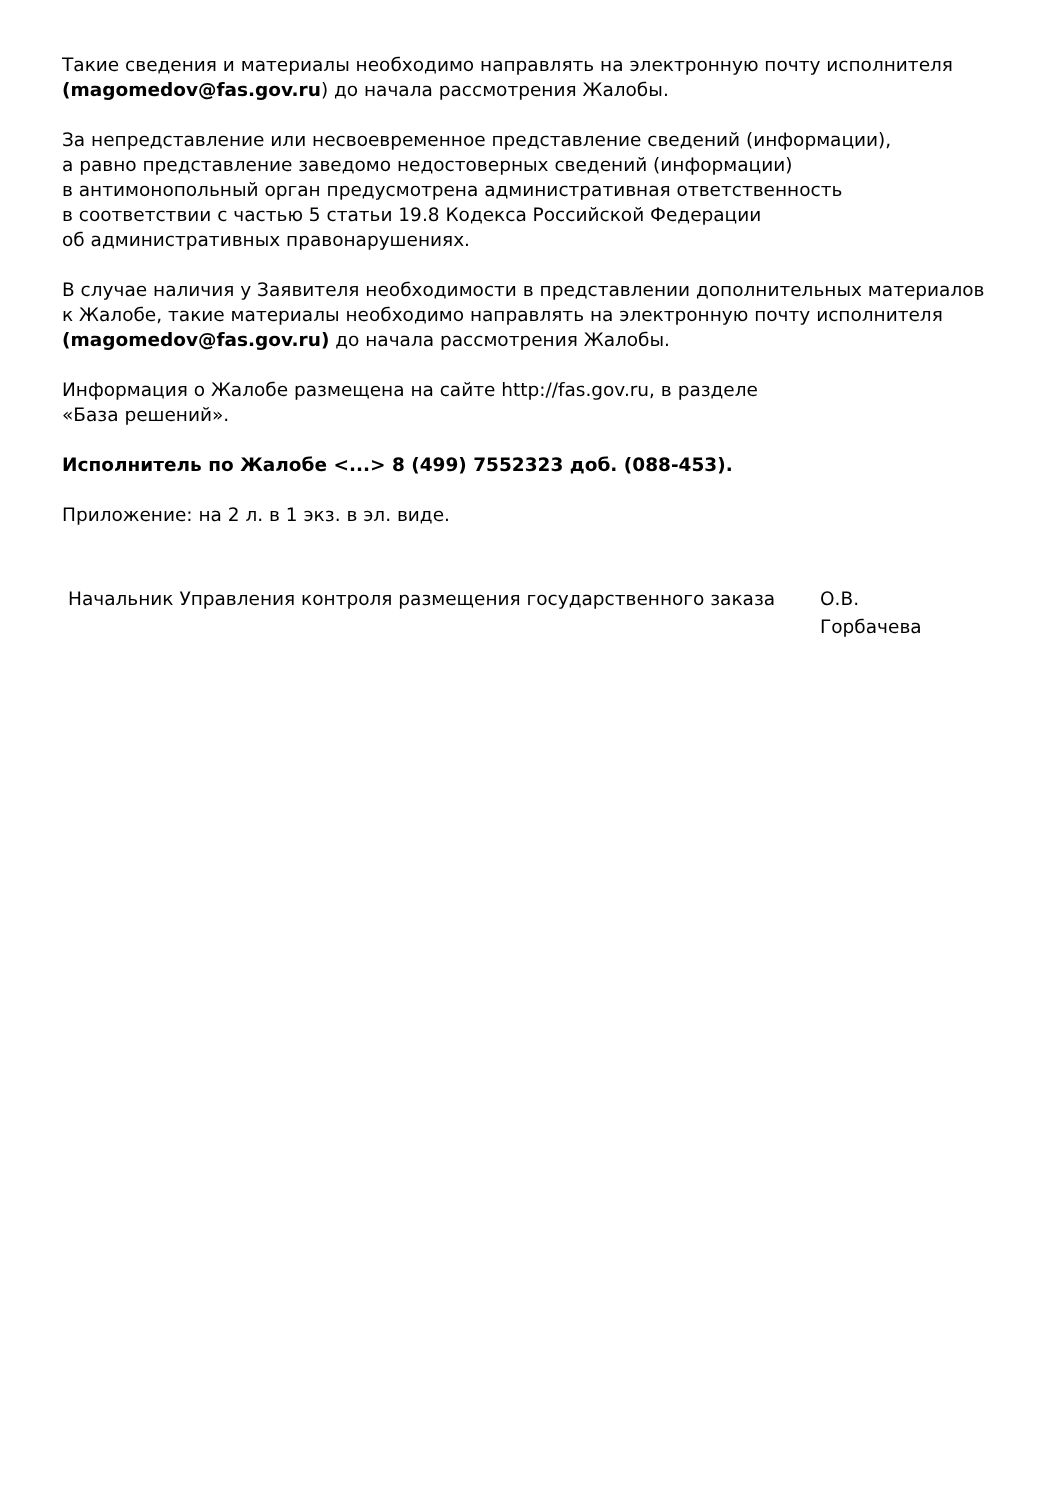Такие сведения и материалы необходимо направлять на электронную почту исполнителя (magomedov@fas.gov.ru) до начала рассмотрения Жалобы.
За непредставление или несвоевременное представление сведений (информации),
а равно представление заведомо недостоверных сведений (информации)
в антимонопольный орган предусмотрена административная ответственность
в соответствии с частью 5 статьи 19.8 Кодекса Российской Федерации
об административных правонарушениях.
В случае наличия у Заявителя необходимости в представлении дополнительных материалов к Жалобе, такие материалы необходимо направлять на электронную почту исполнителя (magomedov@fas.gov.ru) до начала рассмотрения Жалобы.
Информация о Жалобе размещена на сайте http://fas.gov.ru, в разделе
«База решений».
Исполнитель по Жалобе <...> 8 (499) 7552323 доб. (088-453).
Приложение: на 2 л. в 1 экз. в эл. виде.
| Начальник Управления контроля размещения государственного заказа | О.В. Горбачева |